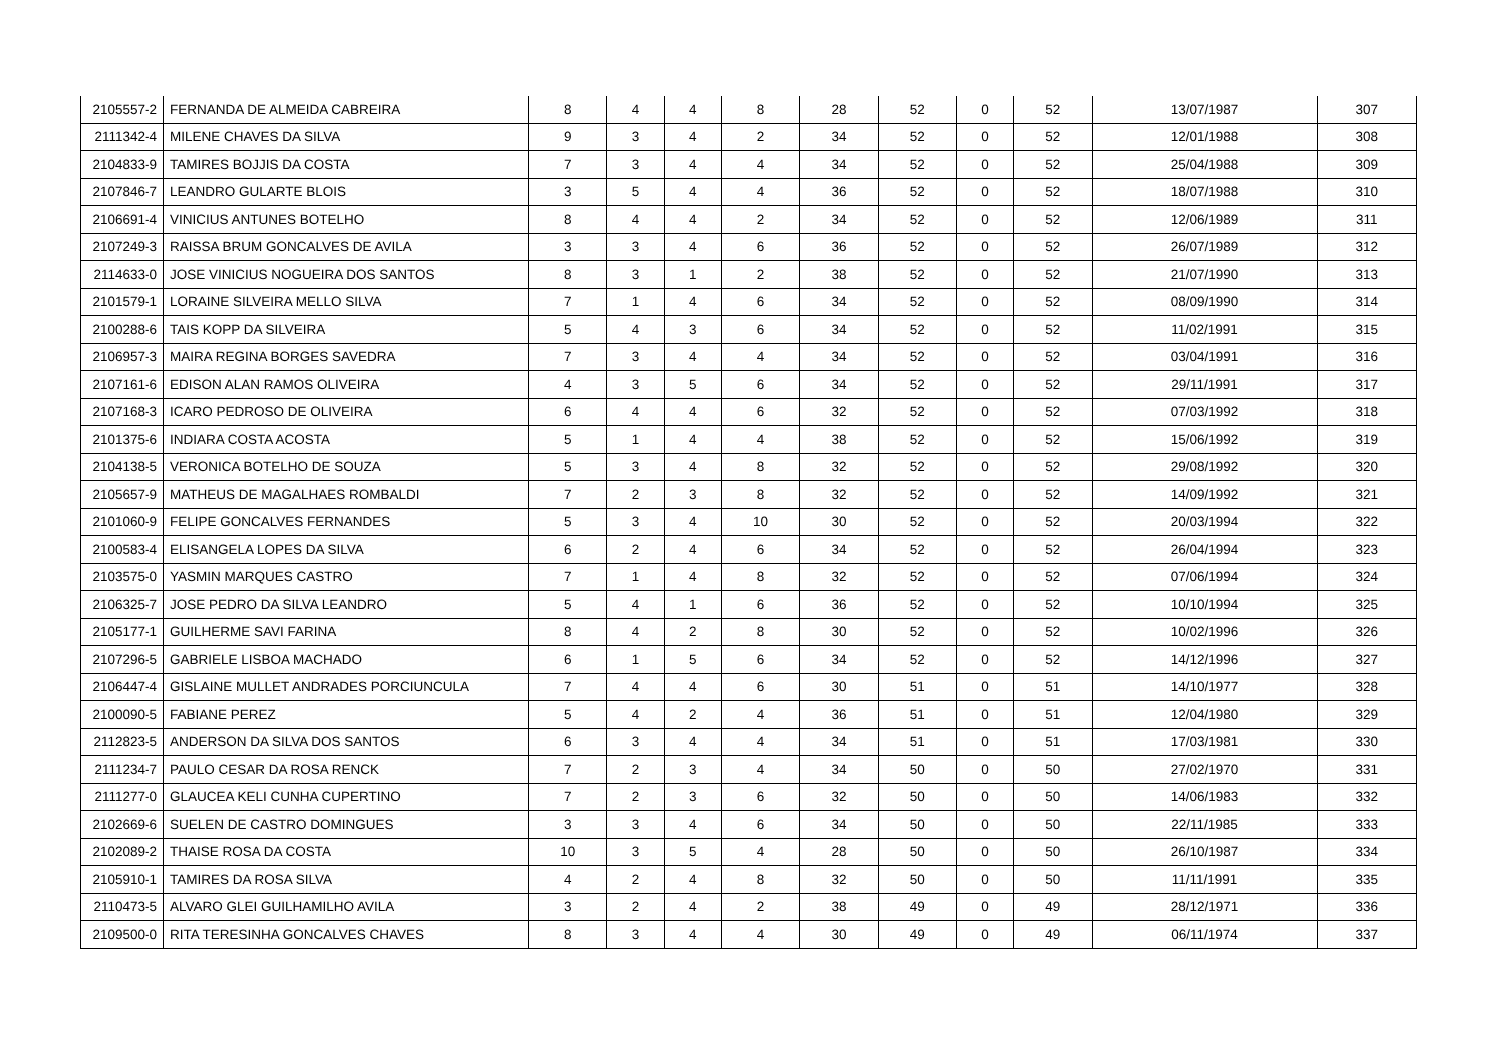| 2105557-2 | FERNANDA DE ALMEIDA CABREIRA | 8 | 4 | 4 | 8 | 28 | 52 | 0 | 52 | 13/07/1987 | 307 |
| 2111342-4 | MILENE CHAVES DA SILVA | 9 | 3 | 4 | 2 | 34 | 52 | 0 | 52 | 12/01/1988 | 308 |
| 2104833-9 | TAMIRES BOJJIS DA COSTA | 7 | 3 | 4 | 4 | 34 | 52 | 0 | 52 | 25/04/1988 | 309 |
| 2107846-7 | LEANDRO GULARTE BLOIS | 3 | 5 | 4 | 4 | 36 | 52 | 0 | 52 | 18/07/1988 | 310 |
| 2106691-4 | VINICIUS ANTUNES BOTELHO | 8 | 4 | 4 | 2 | 34 | 52 | 0 | 52 | 12/06/1989 | 311 |
| 2107249-3 | RAISSA BRUM GONCALVES DE AVILA | 3 | 3 | 4 | 6 | 36 | 52 | 0 | 52 | 26/07/1989 | 312 |
| 2114633-0 | JOSE VINICIUS NOGUEIRA DOS SANTOS | 8 | 3 | 1 | 2 | 38 | 52 | 0 | 52 | 21/07/1990 | 313 |
| 2101579-1 | LORAINE SILVEIRA MELLO SILVA | 7 | 1 | 4 | 6 | 34 | 52 | 0 | 52 | 08/09/1990 | 314 |
| 2100288-6 | TAIS KOPP DA SILVEIRA | 5 | 4 | 3 | 6 | 34 | 52 | 0 | 52 | 11/02/1991 | 315 |
| 2106957-3 | MAIRA REGINA BORGES SAVEDRA | 7 | 3 | 4 | 4 | 34 | 52 | 0 | 52 | 03/04/1991 | 316 |
| 2107161-6 | EDISON ALAN RAMOS OLIVEIRA | 4 | 3 | 5 | 6 | 34 | 52 | 0 | 52 | 29/11/1991 | 317 |
| 2107168-3 | ICARO PEDROSO DE OLIVEIRA | 6 | 4 | 4 | 6 | 32 | 52 | 0 | 52 | 07/03/1992 | 318 |
| 2101375-6 | INDIARA COSTA ACOSTA | 5 | 1 | 4 | 4 | 38 | 52 | 0 | 52 | 15/06/1992 | 319 |
| 2104138-5 | VERONICA BOTELHO DE SOUZA | 5 | 3 | 4 | 8 | 32 | 52 | 0 | 52 | 29/08/1992 | 320 |
| 2105657-9 | MATHEUS DE MAGALHAES ROMBALDI | 7 | 2 | 3 | 8 | 32 | 52 | 0 | 52 | 14/09/1992 | 321 |
| 2101060-9 | FELIPE GONCALVES FERNANDES | 5 | 3 | 4 | 10 | 30 | 52 | 0 | 52 | 20/03/1994 | 322 |
| 2100583-4 | ELISANGELA LOPES DA SILVA | 6 | 2 | 4 | 6 | 34 | 52 | 0 | 52 | 26/04/1994 | 323 |
| 2103575-0 | YASMIN MARQUES CASTRO | 7 | 1 | 4 | 8 | 32 | 52 | 0 | 52 | 07/06/1994 | 324 |
| 2106325-7 | JOSE PEDRO DA SILVA LEANDRO | 5 | 4 | 1 | 6 | 36 | 52 | 0 | 52 | 10/10/1994 | 325 |
| 2105177-1 | GUILHERME SAVI FARINA | 8 | 4 | 2 | 8 | 30 | 52 | 0 | 52 | 10/02/1996 | 326 |
| 2107296-5 | GABRIELE LISBOA MACHADO | 6 | 1 | 5 | 6 | 34 | 52 | 0 | 52 | 14/12/1996 | 327 |
| 2106447-4 | GISLAINE MULLET ANDRADES PORCIUNCULA | 7 | 4 | 4 | 6 | 30 | 51 | 0 | 51 | 14/10/1977 | 328 |
| 2100090-5 | FABIANE PEREZ | 5 | 4 | 2 | 4 | 36 | 51 | 0 | 51 | 12/04/1980 | 329 |
| 2112823-5 | ANDERSON DA SILVA DOS SANTOS | 6 | 3 | 4 | 4 | 34 | 51 | 0 | 51 | 17/03/1981 | 330 |
| 2111234-7 | PAULO CESAR DA ROSA RENCK | 7 | 2 | 3 | 4 | 34 | 50 | 0 | 50 | 27/02/1970 | 331 |
| 2111277-0 | GLAUCEA KELI CUNHA CUPERTINO | 7 | 2 | 3 | 6 | 32 | 50 | 0 | 50 | 14/06/1983 | 332 |
| 2102669-6 | SUELEN DE CASTRO DOMINGUES | 3 | 3 | 4 | 6 | 34 | 50 | 0 | 50 | 22/11/1985 | 333 |
| 2102089-2 | THAISE ROSA DA COSTA | 10 | 3 | 5 | 4 | 28 | 50 | 0 | 50 | 26/10/1987 | 334 |
| 2105910-1 | TAMIRES DA ROSA SILVA | 4 | 2 | 4 | 8 | 32 | 50 | 0 | 50 | 11/11/1991 | 335 |
| 2110473-5 | ALVARO GLEI GUILHAMILHO AVILA | 3 | 2 | 4 | 2 | 38 | 49 | 0 | 49 | 28/12/1971 | 336 |
| 2109500-0 | RITA TERESINHA GONCALVES CHAVES | 8 | 3 | 4 | 4 | 30 | 49 | 0 | 49 | 06/11/1974 | 337 |